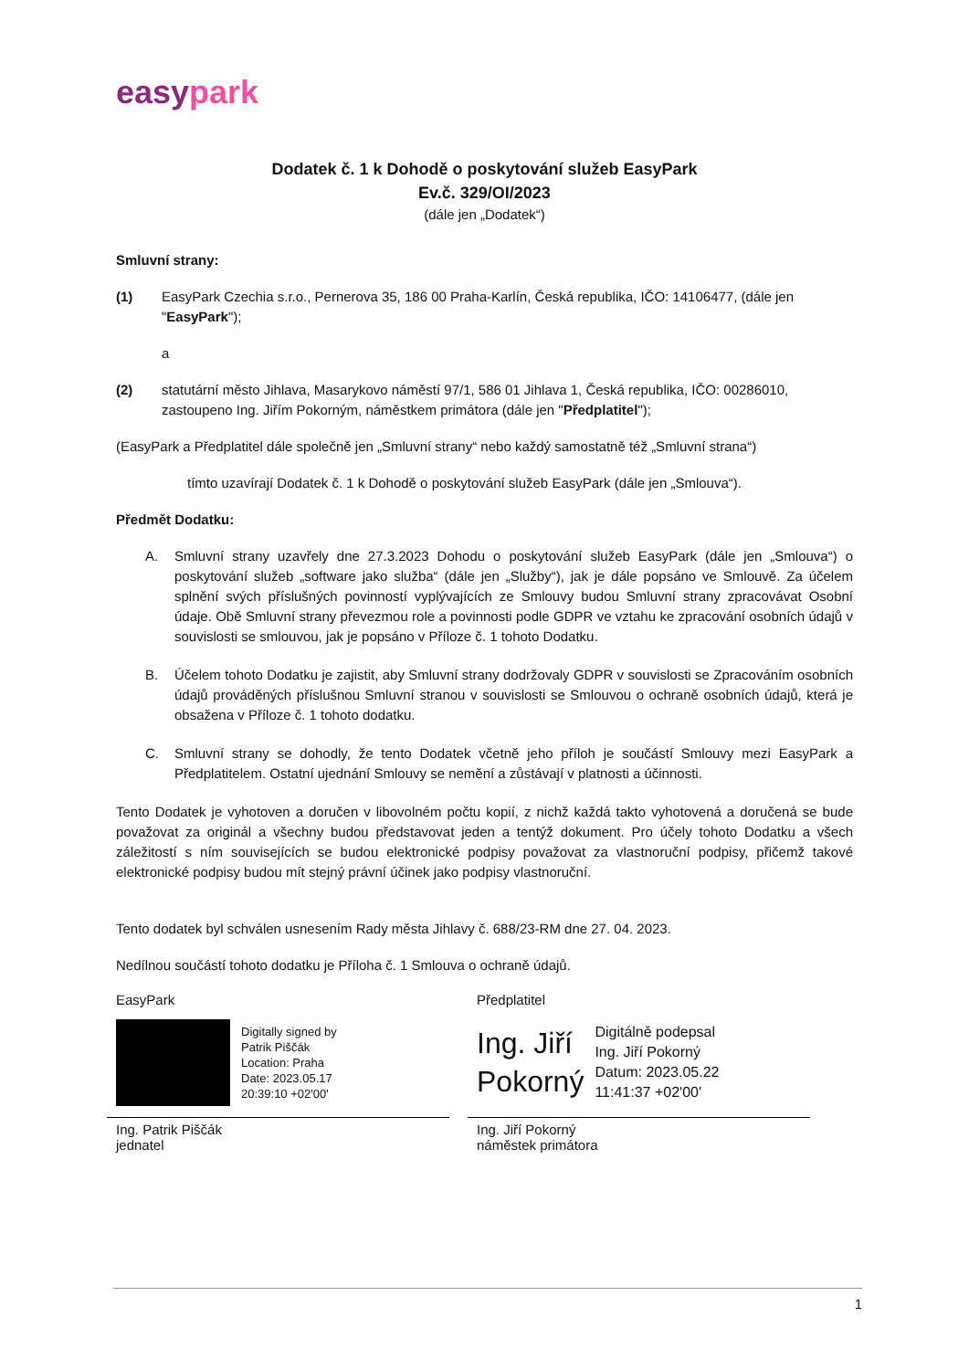easypark
Dodatek č. 1 k Dohodě o poskytování služeb EasyPark
Ev.č. 329/OI/2023
(dále jen „Dodatek“)
Smluvní strany:
(1) EasyPark Czechia s.r.o., Pernerova 35, 186 00 Praha-Karlín, Česká republika, IČO: 14106477, (dále jen "EasyPark");
a
(2) statutární město Jihlava, Masarykovo náměstí 97/1, 586 01 Jihlava 1, Česká republika, IČO: 00286010, zastoupeno Ing. Jiřím Pokorným, náměstkem primátora (dále jen "Předplatitel");
(EasyPark a Předplatitel dále společně jen „Smluvní strany“ nebo každý samostatně též „Smluvní strana“)
tímto uzavírají Dodatek č. 1 k Dohodě o poskytování služeb EasyPark (dále jen „Smlouva“).
Předmět Dodatku:
A. Smluvní strany uzavřely dne 27.3.2023 Dohodu o poskytování služeb EasyPark (dále jen „Smlouva“) o poskytování služeb „software jako služba“ (dále jen „Služby“), jak je dále popsáno ve Smlouvě. Za účelem splnění svých příslušných povinností vyplývajících ze Smlouvy budou Smluvní strany zpracovávat Osobní údaje. Obě Smluvní strany převezmou role a povinnosti podle GDPR ve vztahu ke zpracování osobních údajů v souvislosti se smlouvou, jak je popsáno v Příloze č. 1 tohoto Dodatku.
B. Účelem tohoto Dodatku je zajistit, aby Smluvní strany dodržovaly GDPR v souvislosti se Zpracováním osobních údajů prováděných příslušnou Smluvní stranou v souvislosti se Smlouvou o ochraně osobních údajů, která je obsažena v Příloze č. 1 tohoto dodatku.
C. Smluvní strany se dohodly, že tento Dodatek včetně jeho příloh je součástí Smlouvy mezi EasyPark a Předplatitelem. Ostatní ujednání Smlouvy se nemění a zůstávají v platnosti a účinnosti.
Tento Dodatek je vyhotoven a doručen v libovolném počtu kopií, z nichž každá takto vyhotovená a doručená se bude považovat za originál a všechny budou představovat jeden a tentýž dokument. Pro účely tohoto Dodatku a všech záležitostí s ním souvisejících se budou elektronické podpisy považovat za vlastnoruční podpisy, přičemž takové elektronické podpisy budou mít stejný právní účinek jako podpisy vlastnoruční.
Tento dodatek byl schválen usnesením Rady města Jihlavy č. 688/23-RM dne 27. 04. 2023.
Nedílnou součástí tohoto dodatku je Příloha č. 1 Smlouva o ochraně údajů.
EasyPark
Digitally signed by
Patrik Piščák
Location: Praha
Date: 2023.05.17
20:39:10 +02'00'
Ing. Patrik Piščák
jednatel
Předplatitel
Ing. Jiří
Pokorný
Digitálně podepsal
Ing. Jiří Pokorný
Datum: 2023.05.22
11:41:37 +02'00'
Ing. Jiří Pokorný
náměstek primátora
1